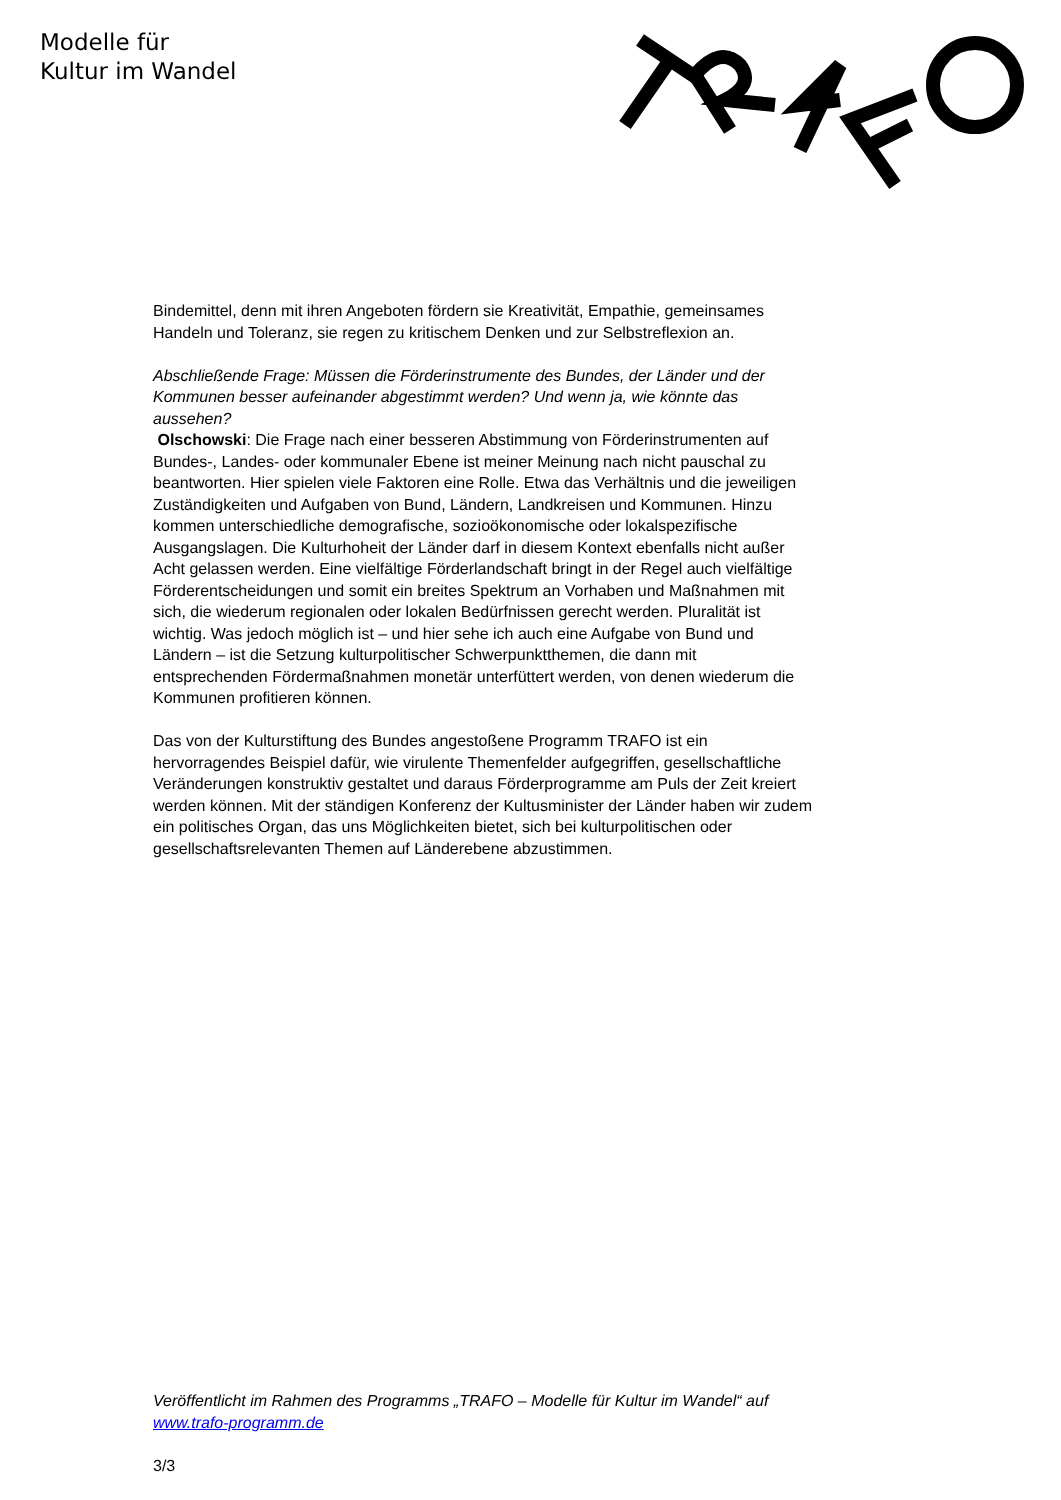Modelle für
Kultur im Wandel
Bindemittel, denn mit ihren Angeboten fördern sie Kreativität, Empathie, gemeinsames Handeln und Toleranz, sie regen zu kritischem Denken und zur Selbstreflexion an.
Abschließende Frage: Müssen die Förderinstrumente des Bundes, der Länder und der Kommunen besser aufeinander abgestimmt werden? Und wenn ja, wie könnte das aussehen?
Olschowski: Die Frage nach einer besseren Abstimmung von Förderinstrumenten auf Bundes-, Landes- oder kommunaler Ebene ist meiner Meinung nach nicht pauschal zu beantworten. Hier spielen viele Faktoren eine Rolle. Etwa das Verhältnis und die jeweiligen Zuständigkeiten und Aufgaben von Bund, Ländern, Landkreisen und Kommunen. Hinzu kommen unterschiedliche demografische, sozioökonomische oder lokalspezifische Ausgangslagen. Die Kulturhoheit der Länder darf in diesem Kontext ebenfalls nicht außer Acht gelassen werden. Eine vielfältige Förderlandschaft bringt in der Regel auch vielfältige Förderentscheidungen und somit ein breites Spektrum an Vorhaben und Maßnahmen mit sich, die wiederum regionalen oder lokalen Bedürfnissen gerecht werden. Pluralität ist wichtig. Was jedoch möglich ist – und hier sehe ich auch eine Aufgabe von Bund und Ländern – ist die Setzung kulturpolitischer Schwerpunktthemen, die dann mit entsprechenden Fördermaßnahmen monetär unterfüttert werden, von denen wiederum die Kommunen profitieren können.
Das von der Kulturstiftung des Bundes angestoßene Programm TRAFO ist ein hervorragendes Beispiel dafür, wie virulente Themenfelder aufgegriffen, gesellschaftliche Veränderungen konstruktiv gestaltet und daraus Förderprogramme am Puls der Zeit kreiert werden können. Mit der ständigen Konferenz der Kultusminister der Länder haben wir zudem ein politisches Organ, das uns Möglichkeiten bietet, sich bei kulturpolitischen oder gesellschaftsrelevanten Themen auf Länderebene abzustimmen.
Veröffentlicht im Rahmen des Programms „TRAFO – Modelle für Kultur im Wandel“ auf www.trafo-programm.de
3/3